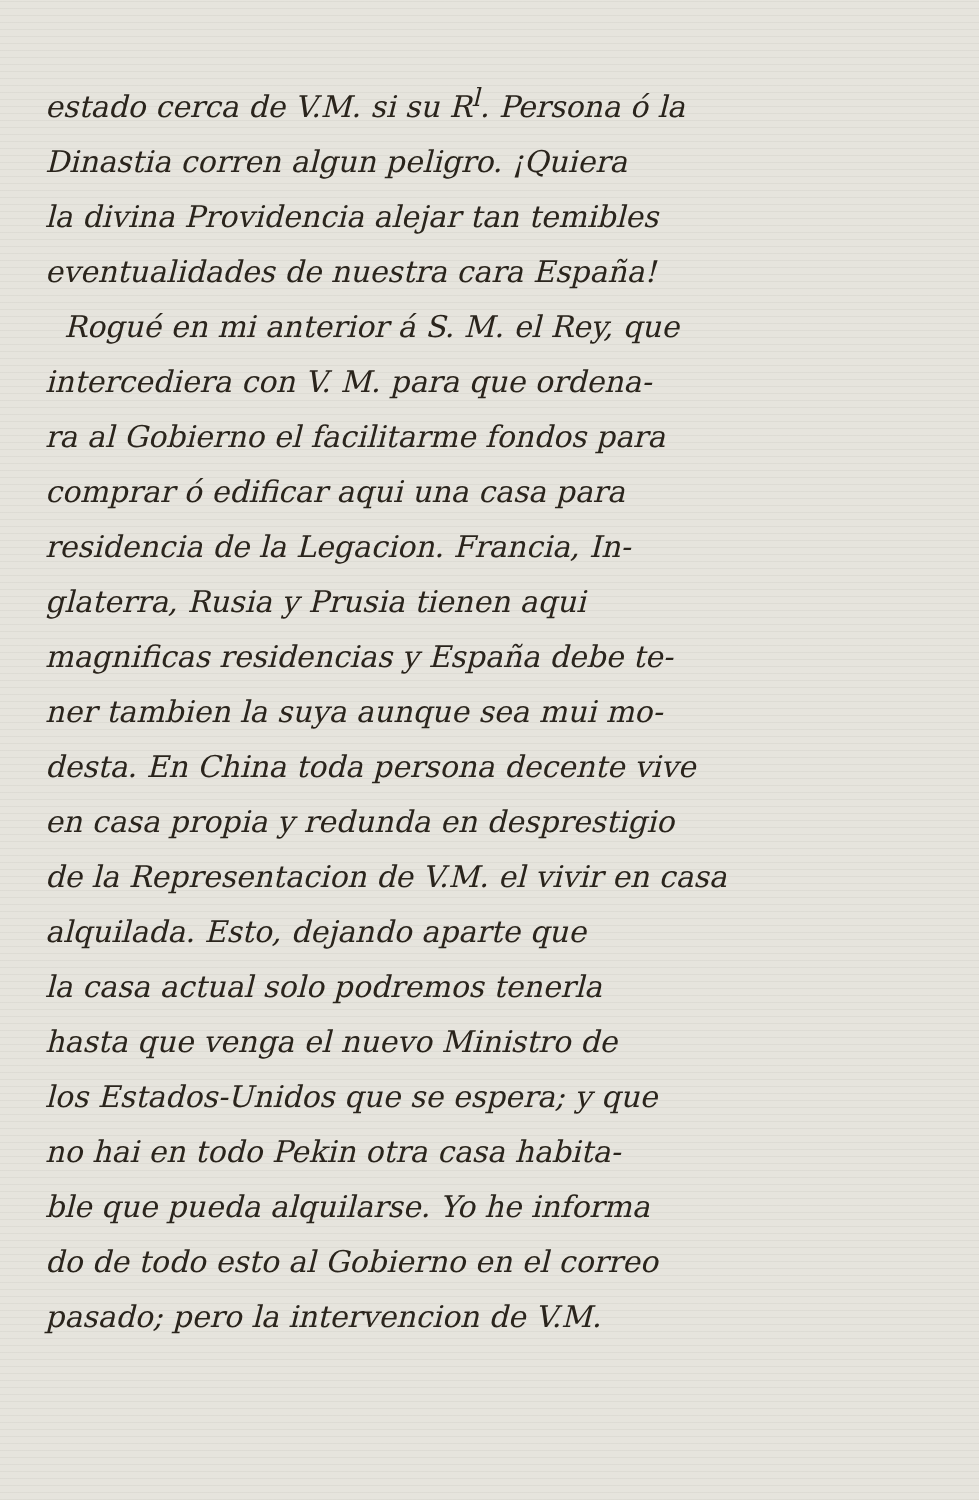estado cerca de V.M. si su R<sup>l</sup>. Persona ó la
Dinastia corren algun peligro. ¡Quiera
la divina Providencia alejar tan temibles
eventualidades de nuestra cara España!
Rogué en mi anterior á S. M. el Rey, que
intercediera con V. M. para que ordena-
ra al Gobierno el facilitarme fondos para
comprar ó edificar aqui una casa para
residencia de la Legacion. Francia, In-
glaterra, Rusia y Prusia tienen aqui
magnificas residencias y España debe te-
ner tambien la suya aunque sea mui mo-
desta. En China toda persona decente vive
en casa propia y redunda en desprestigio
de la Representacion de V.M. el vivir en casa
alquilada. Esto, dejando aparte que
la casa actual solo podremos tenerla
hasta que venga el nuevo Ministro de
los Estados-Unidos que se espera; y que
no hai en todo Pekin otra casa habita-
ble que pueda alquilarse. Yo he informa
do de todo esto al Gobierno en el correo
pasado; pero la intervencion de V.M.